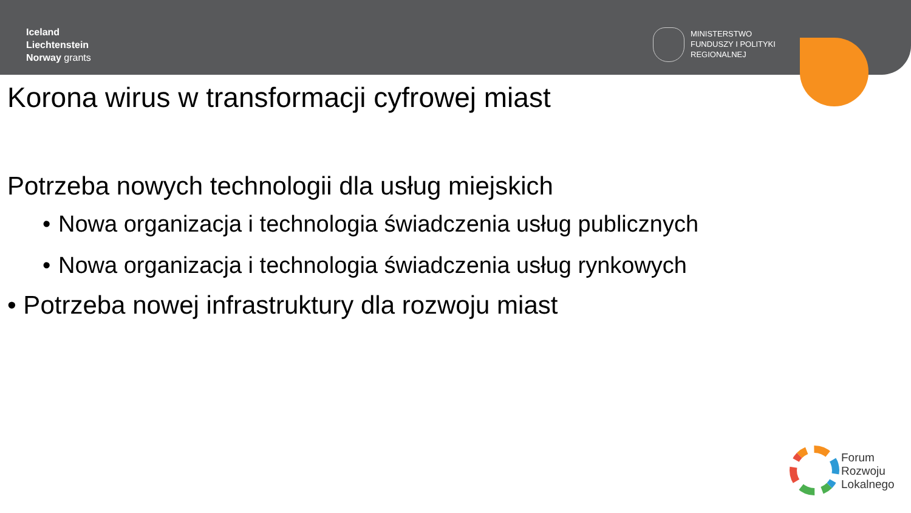Iceland
Liechtenstein
Norway grants
MINISTERSTWO
FUNDUSZY I POLITYKI
REGIONALNEJ
Korona wirus w transformacji cyfrowej miast
Potrzeba nowych technologii dla usług miejskich
• Nowa organizacja i technologia świadczenia usług publicznych
• Nowa organizacja i technologia świadczenia usług rynkowych
• Potrzeba nowej infrastruktury dla rozwoju miast
Forum
Rozwoju
Lokalnego